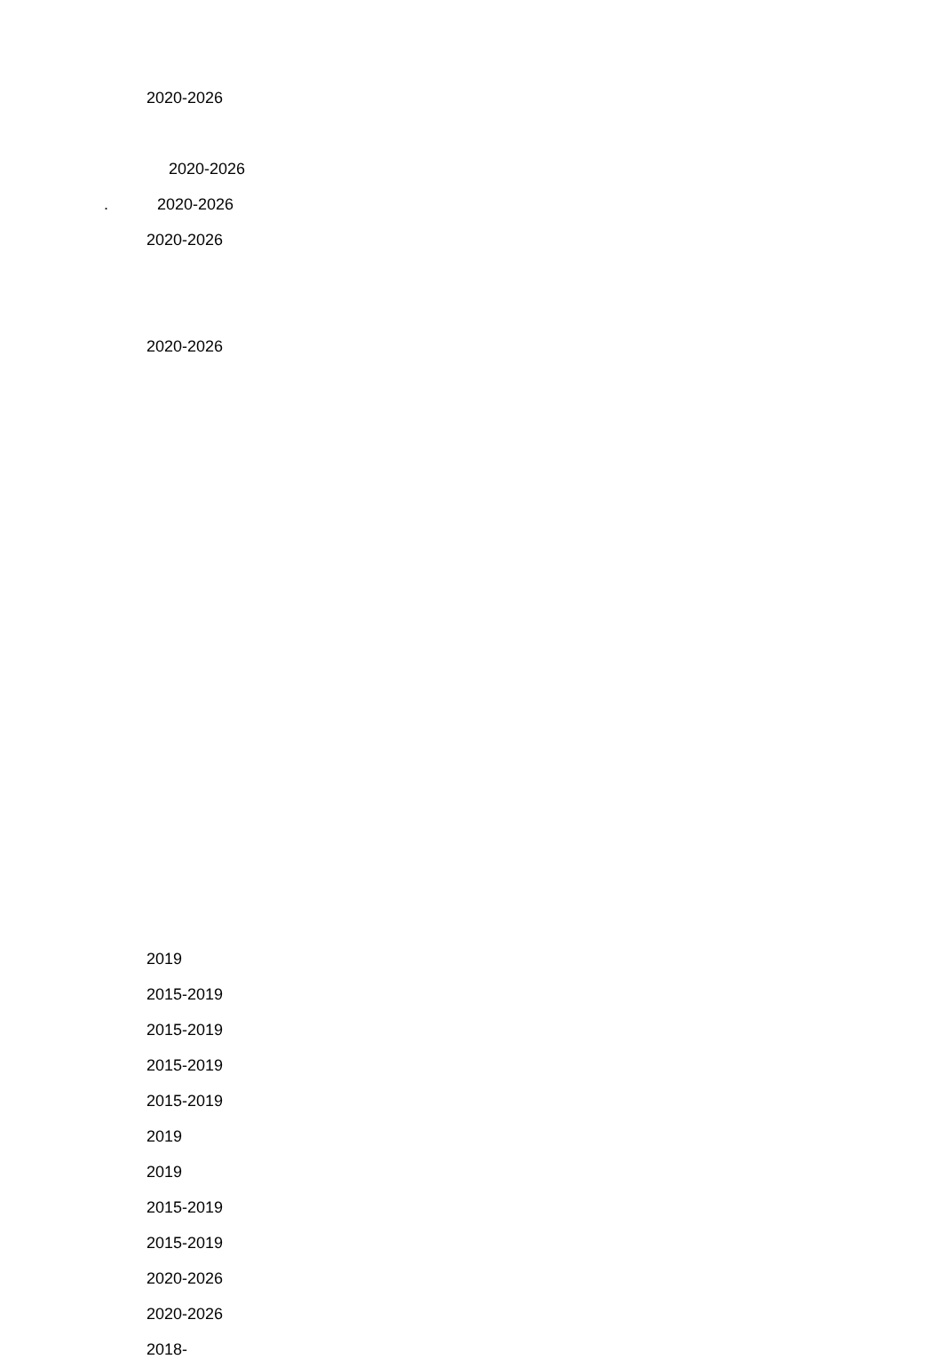2020-2026
2020-2026
. 2020-2026
2020-2026
2020-2026
2019
2015-2019
2015-2019
2015-2019
2015-2019
2019
2019
2015-2019
2015-2019
2020-2026
2020-2026
2018-